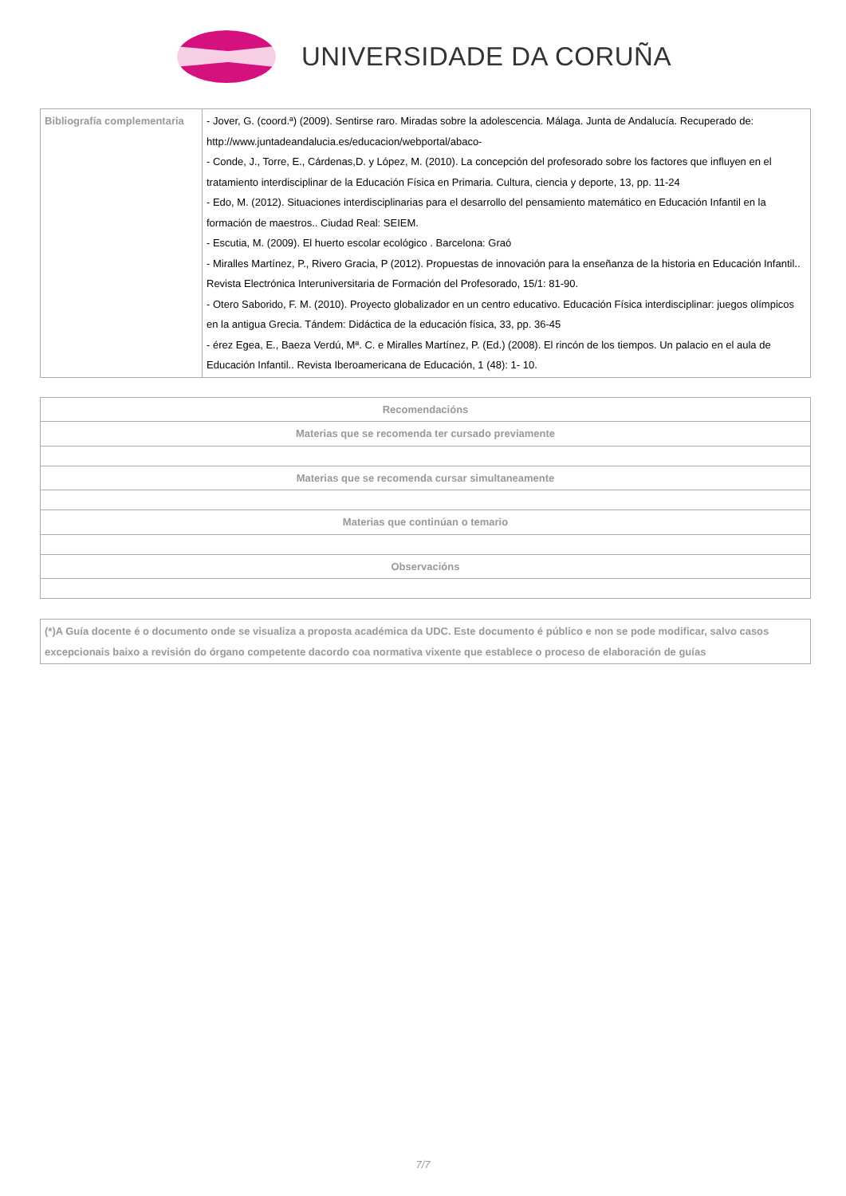UNIVERSIDADE DA CORUÑA
| Bibliografía complementaria | - Jover, G. (coord.ª) (2009). Sentirse raro. Miradas sobre la adolescencia. Málaga. Junta de Andalucía. Recuperado de: http://www.juntadeandalucia.es/educacion/webportal/abaco- - Conde, J., Torre, E., Cárdenas,D. y López, M. (2010). La concepción del profesorado sobre los factores que influyen en el tratamiento interdisciplinar de la Educación Física en Primaria. Cultura, ciencia y deporte, 13, pp. 11-24 - Edo, M. (2012). Situaciones interdisciplinarias para el desarrollo del pensamiento matemático en Educación Infantil en la formación de maestros.. Ciudad Real: SEIEM. - Escutia, M. (2009). El huerto escolar ecológico . Barcelona: Graó - Miralles Martínez, P., Rivero Gracia, P (2012). Propuestas de innovación para la enseñanza de la historia en Educación Infantil.. Revista Electrónica Interuniversitaria de Formación del Profesorado, 15/1: 81-90. - Otero Saborido, F. M. (2010). Proyecto globalizador en un centro educativo. Educación Física interdisciplinar: juegos olímpicos en la antigua Grecia. Tándem: Didáctica de la educación física, 33, pp. 36-45 - érez Egea, E., Baeza Verdú, Mª. C. e Miralles Martínez, P. (Ed.) (2008). El rincón de los tiempos. Un palacio en el aula de Educación Infantil.. Revista Iberoamericana de Educación, 1 (48): 1- 10. |
| Recomendacións |
| --- |
| Materias que se recomenda ter cursado previamente |
| Materias que se recomenda cursar simultaneamente |
| Materias que continúan o temario |
| Observacións |
| (*)A Guía docente é o documento onde se visualiza a proposta académica da UDC. Este documento é público e non se pode modificar, salvo casos excepcionais baixo a revisión do órgano competente dacordo coa normativa vixente que establece o proceso de elaboración de guías |
7/7